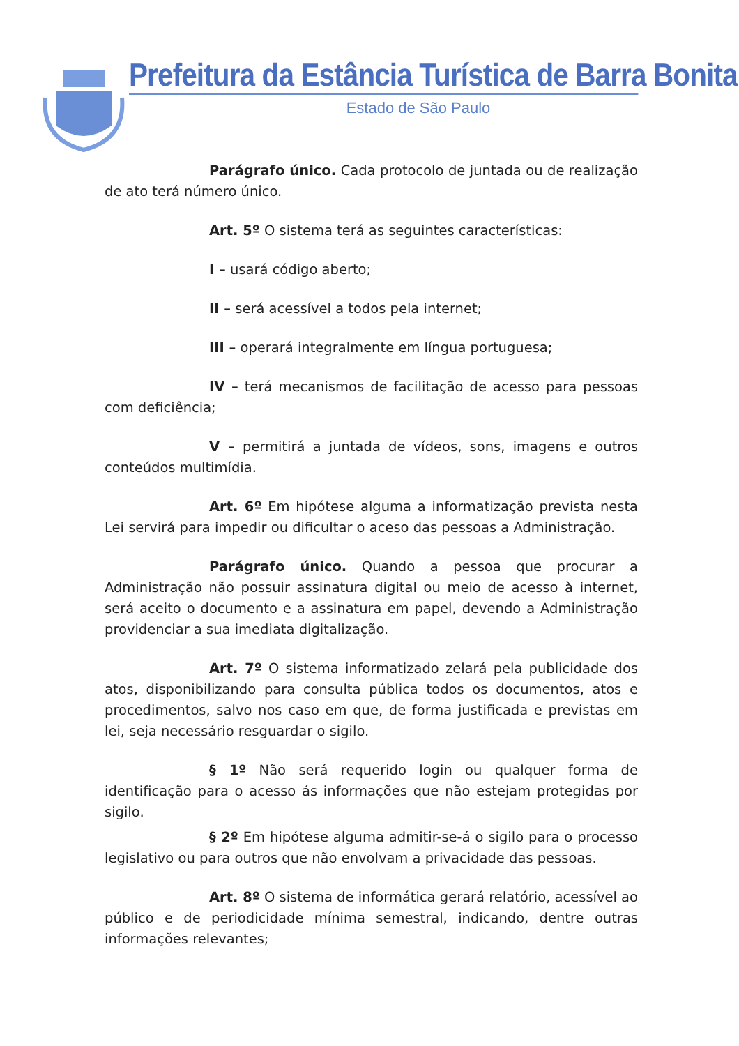Prefeitura da Estância Turística de Barra Bonita
Estado de São Paulo
Parágrafo único. Cada protocolo de juntada ou de realização de ato terá número único.
Art. 5º O sistema terá as seguintes características:
I – usará código aberto;
II – será acessível a todos pela internet;
III – operará integralmente em língua portuguesa;
IV – terá mecanismos de facilitação de acesso para pessoas com deficiência;
V – permitirá a juntada de vídeos, sons, imagens e outros conteúdos multimídia.
Art. 6º Em hipótese alguma a informatização prevista nesta Lei servirá para impedir ou dificultar o aceso das pessoas a Administração.
Parágrafo único. Quando a pessoa que procurar a Administração não possuir assinatura digital ou meio de acesso à internet, será aceito o documento e a assinatura em papel, devendo a Administração providenciar a sua imediata digitalização.
Art. 7º O sistema informatizado zelará pela publicidade dos atos, disponibilizando para consulta pública todos os documentos, atos e procedimentos, salvo nos caso em que, de forma justificada e previstas em lei, seja necessário resguardar o sigilo.
§ 1º Não será requerido login ou qualquer forma de identificação para o acesso ás informações que não estejam protegidas por sigilo.
§ 2º Em hipótese alguma admitir-se-á o sigilo para o processo legislativo ou para outros que não envolvam a privacidade das pessoas.
Art. 8º O sistema de informática gerará relatório, acessível ao público e de periodicidade mínima semestral, indicando, dentre outras informações relevantes;